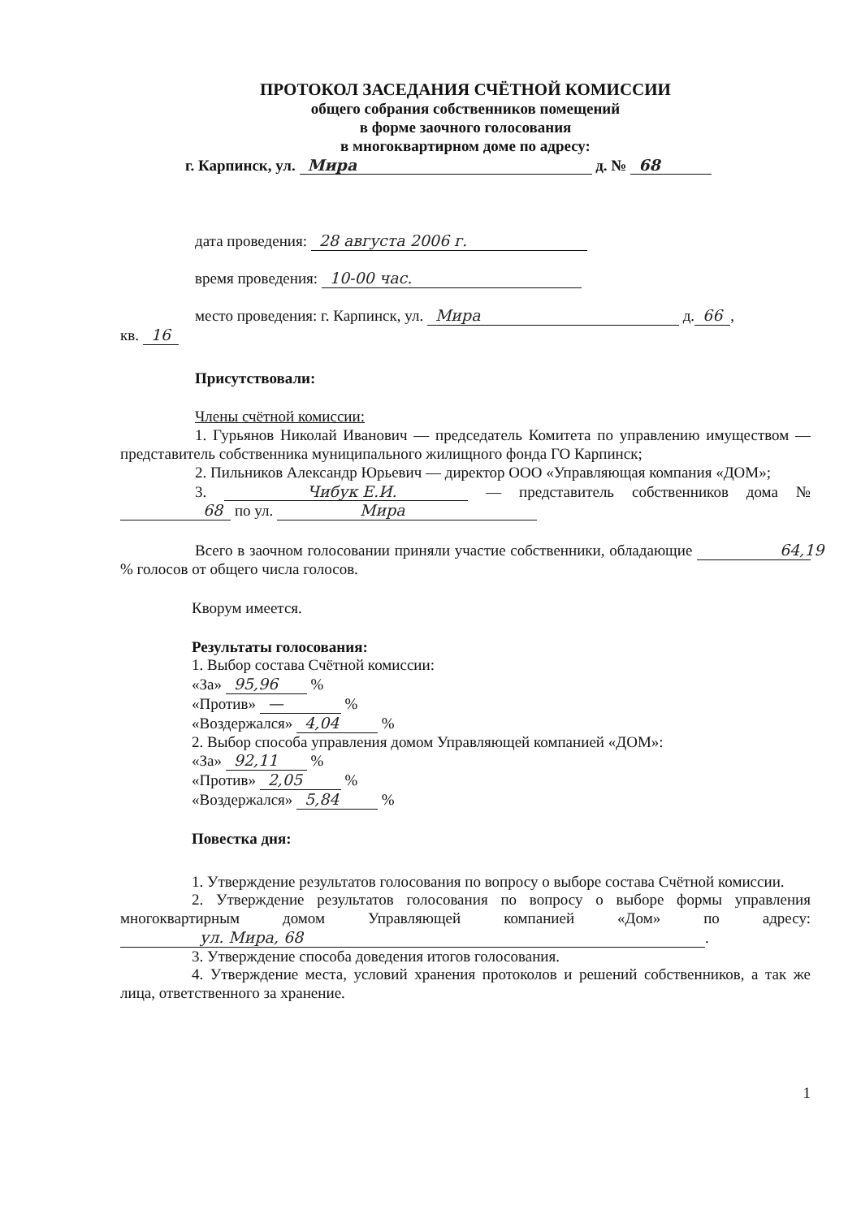ПРОТОКОЛ ЗАСЕДАНИЯ СЧЁТНОЙ КОМИССИИ
общего собрания собственников помещений
в форме заочного голосования
в многоквартирном доме по адресу:
г. Карпинск, ул. Мира д. № 68
дата проведения: 28 августа 2006 г.
время проведения: 10-00 час.
место проведения: г. Карпинск, ул. Мира д. 66,
кв. 16
Присутствовали:
Члены счётной комиссии:
1. Гурьянов Николай Иванович — председатель Комитета по управлению имуществом — представитель собственника муниципального жилищного фонда ГО Карпинск;
2. Пильников Александр Юрьевич — директор ООО «Управляющая компания «ДОМ»;
3. Чибук Е.И. — представитель собственников дома № 68 по ул. Мира
Всего в заочном голосовании приняли участие собственники, обладающие 64,19 % голосов от общего числа голосов.
Кворум имеется.
Результаты голосования:
1. Выбор состава Счётной комиссии:
«За» 95,96 %
«Против» — %
«Воздержался» 4,04 %
2. Выбор способа управления домом Управляющей компанией «ДОМ»:
«За» 92,11 %
«Против» 2,05 %
«Воздержался» 5,84 %
Повестка дня:
1. Утверждение результатов голосования по вопросу о выборе состава Счётной комиссии.
2. Утверждение результатов голосования по вопросу о выборе формы управления многоквартирным домом Управляющей компанией «Дом» по адресу: ул. Мира, 68.
3. Утверждение способа доведения итогов голосования.
4. Утверждение места, условий хранения протоколов и решений собственников, а так же лица, ответственного за хранение.
1